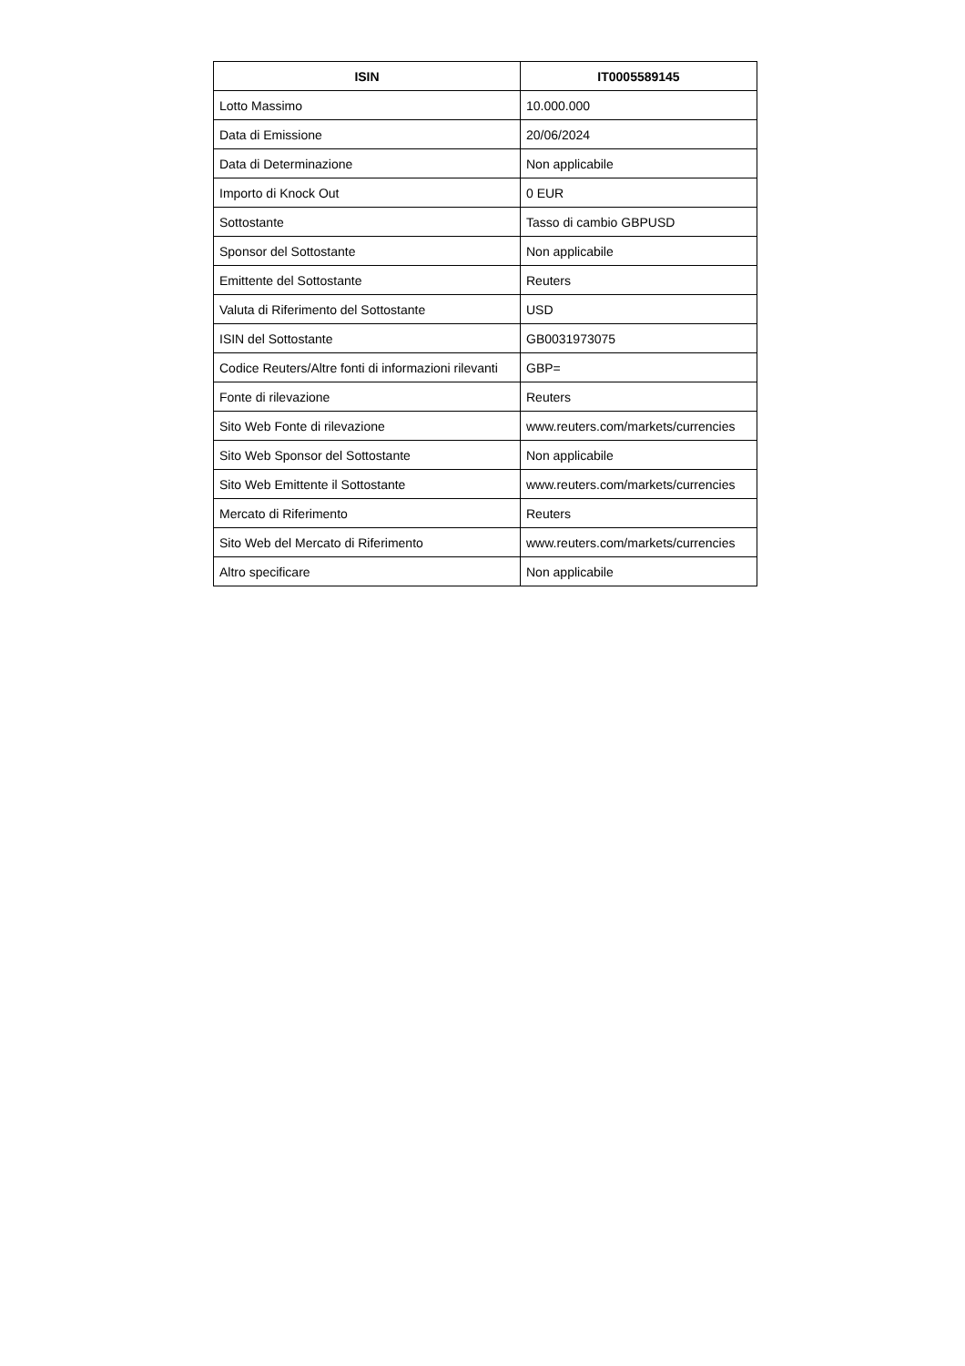| ISIN | IT0005589145 |
| --- | --- |
| Lotto Massimo | 10.000.000 |
| Data di Emissione | 20/06/2024 |
| Data di Determinazione | Non applicabile |
| Importo di Knock Out | 0 EUR |
| Sottostante | Tasso di cambio GBPUSD |
| Sponsor del Sottostante | Non applicabile |
| Emittente del Sottostante | Reuters |
| Valuta di Riferimento del Sottostante | USD |
| ISIN del Sottostante | GB0031973075 |
| Codice Reuters/Altre fonti di informazioni rilevanti | GBP= |
| Fonte di rilevazione | Reuters |
| Sito Web Fonte di rilevazione | www.reuters.com/markets/currencies |
| Sito Web Sponsor del Sottostante | Non applicabile |
| Sito Web Emittente il Sottostante | www.reuters.com/markets/currencies |
| Mercato di Riferimento | Reuters |
| Sito Web del Mercato di Riferimento | www.reuters.com/markets/currencies |
| Altro specificare | Non applicabile |